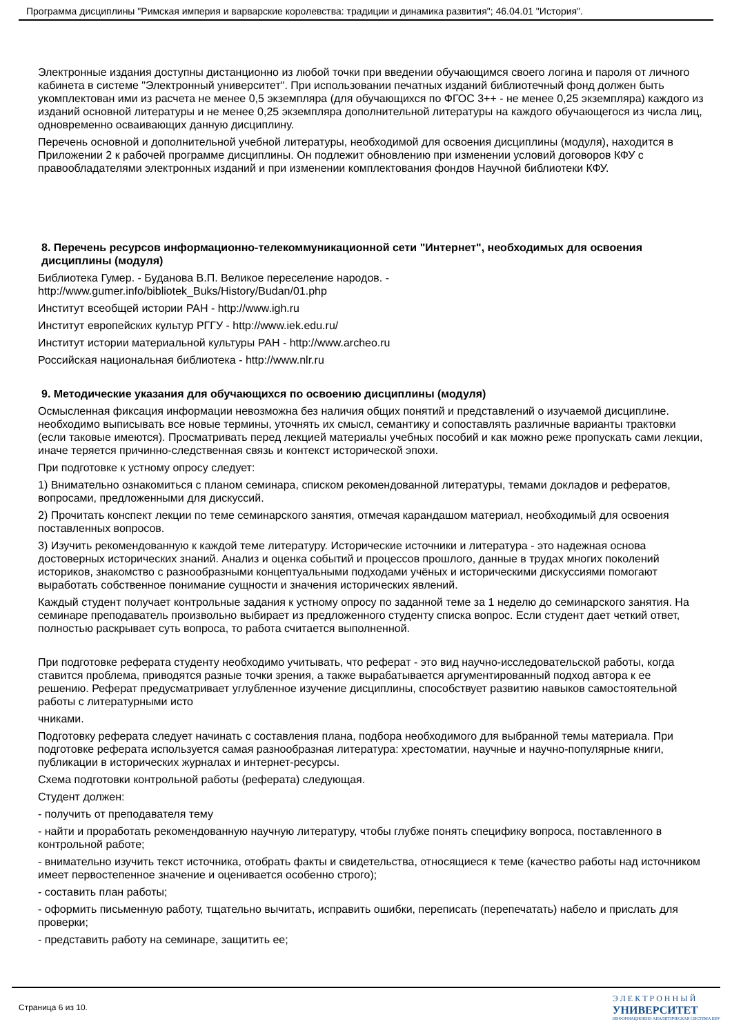Программа дисциплины "Римская империя и варварские королевства: традиции и динамика развития"; 46.04.01 "История".
Электронные издания доступны дистанционно из любой точки при введении обучающимся своего логина и пароля от личного кабинета в системе "Электронный университет". При использовании печатных изданий библиотечный фонд должен быть укомплектован ими из расчета не менее 0,5 экземпляра (для обучающихся по ФГОС 3++ - не менее 0,25 экземпляра) каждого из изданий основной литературы и не менее 0,25 экземпляра дополнительной литературы на каждого обучающегося из числа лиц, одновременно осваивающих данную дисциплину.
Перечень основной и дополнительной учебной литературы, необходимой для освоения дисциплины (модуля), находится в Приложении 2 к рабочей программе дисциплины. Он подлежит обновлению при изменении условий договоров КФУ с правообладателями электронных изданий и при изменении комплектования фондов Научной библиотеки КФУ.
8. Перечень ресурсов информационно-телекоммуникационной сети "Интернет", необходимых для освоения дисциплины (модуля)
Библиотека Гумер. - Буданова В.П. Великое переселение народов. -
http://www.gumer.info/bibliotek_Buks/History/Budan/01.php
Институт всеобщей истории РАН - http://www.igh.ru
Институт европейских культур РГГУ - http://www.iek.edu.ru/
Институт истории материальной культуры РАН - http://www.archeo.ru
Российская национальная библиотека - http://www.nlr.ru
9. Методические указания для обучающихся по освоению дисциплины (модуля)
Осмысленная фиксация информации невозможна без наличия общих понятий и представлений о изучаемой дисциплине. необходимо выписывать все новые термины, уточнять их смысл, семантику и сопоставлять различные варианты трактовки (если таковые имеются). Просматривать перед лекцией материалы учебных пособий и как можно реже пропускать сами лекции, иначе теряется причинно-следственная связь и контекст исторической эпохи.
При подготовке к устному опросу следует:
1) Внимательно ознакомиться с планом семинара, списком рекомендованной литературы, темами докладов и рефератов, вопросами, предложенными для дискуссий.
2) Прочитать конспект лекции по теме семинарского занятия, отмечая карандашом материал, необходимый для освоения поставленных вопросов.
3) Изучить рекомендованную к каждой теме литературу. Исторические источники и литература - это надежная основа достоверных исторических знаний. Анализ и оценка событий и процессов прошлого, данные в трудах многих поколений историков, знакомство с разнообразными концептуальными подходами учёных и историческими дискуссиями помогают выработать собственное понимание сущности и значения исторических явлений.
Каждый студент получает контрольные задания к устному опросу по заданной теме за 1 неделю до семинарского занятия. На семинаре преподаватель произвольно выбирает из предложенного студенту списка вопрос. Если студент дает четкий ответ, полностью раскрывает суть вопроса, то работа считается выполненной.
При подготовке реферата студенту необходимо учитывать, что реферат - это вид научно-исследовательской работы, когда ставится проблема, приводятся разные точки зрения, а также вырабатывается аргументированный подход автора к ее решению. Реферат предусматривает углубленное изучение дисциплины, способствует развитию навыков самостоятельной работы с литературными исто
чниками.
Подготовку реферата следует начинать с составления плана, подбора необходимого для выбранной темы материала. При подготовке реферата используется самая разнообразная литература: хрестоматии, научные и научно-популярные книги, публикации в исторических журналах и интернет-ресурсы.
Схема подготовки контрольной работы (реферата) следующая.
Студент должен:
- получить от преподавателя тему
- найти и проработать рекомендованную научную литературу, чтобы глубже понять специфику вопроса, поставленного в контрольной работе;
- внимательно изучить текст источника, отобрать факты и свидетельства, относящиеся к теме (качество работы над источником имеет первостепенное значение и оценивается особенно строго);
- составить план работы;
- оформить письменную работу, тщательно вычитать, исправить ошибки, переписать (перепечатать) набело и прислать для проверки;
- представить работу на семинаре, защитить ее;
Страница 6 из 10.
Э Л Е К Т Р О Н Н Ы Й
УНИВЕРСИТЕТ
ИНФОРМАЦИОННО АНАЛИТИЧЕСКАЯ СИСТЕМА КФУ